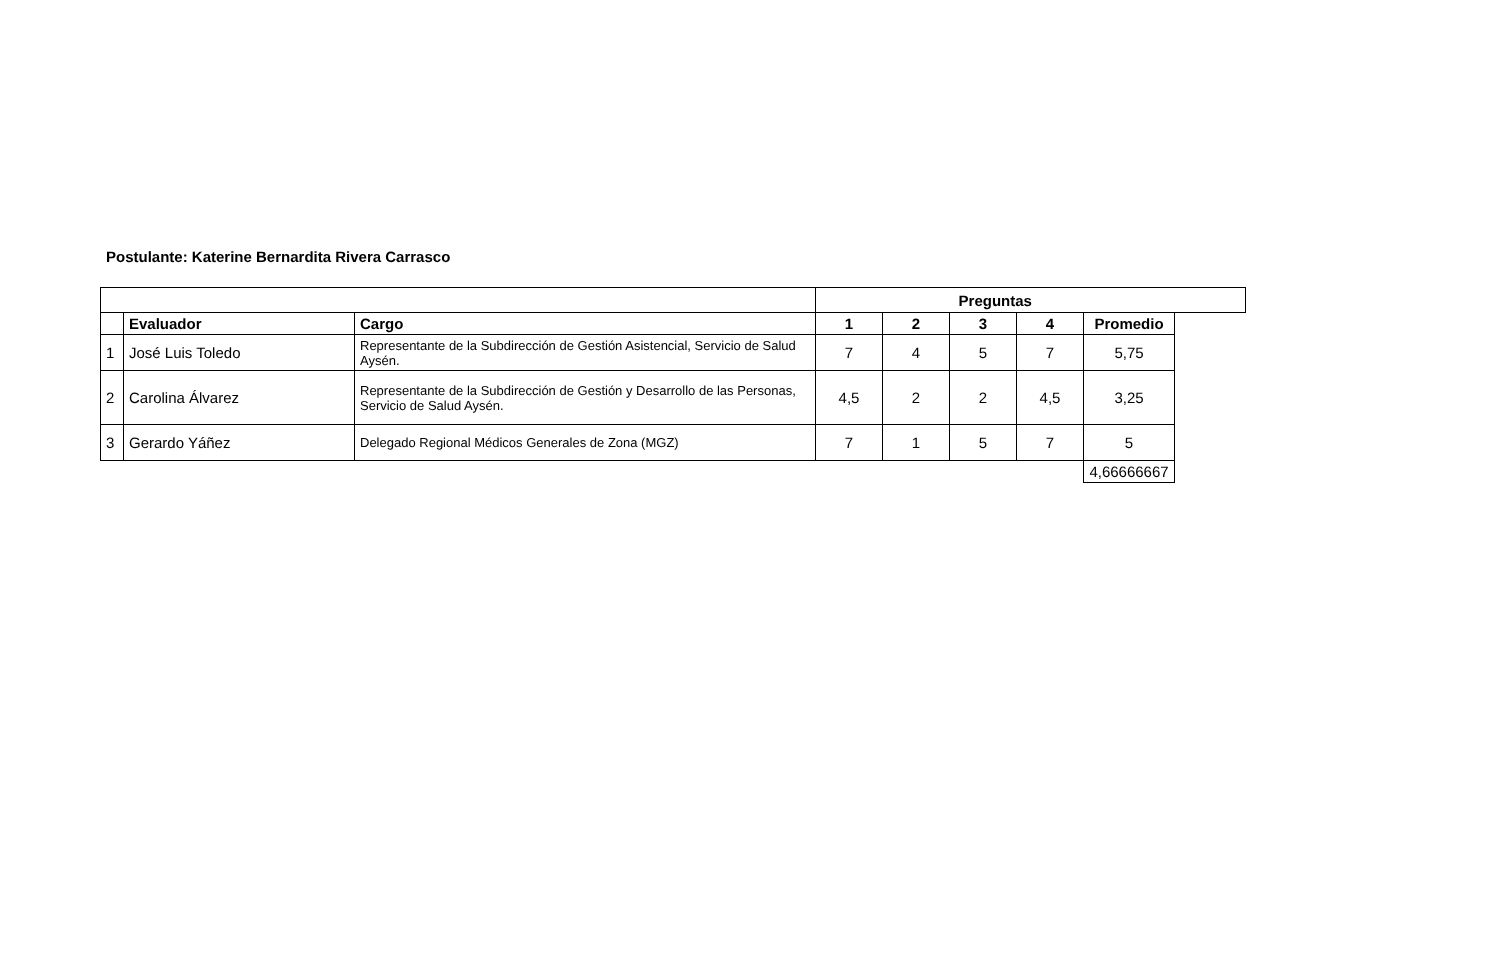Postulante: Katerine Bernardita Rivera Carrasco
| | | | Preguntas | | | | | |
| --- | --- | --- | --- | --- | --- | --- | --- | --- |
| | Evaluador | Cargo | 1 | 2 | 3 | 4 | Promedio | |
| 1 | José Luis Toledo | Representante de la Subdirección de Gestión Asistencial, Servicio de Salud Aysén. | 7 | 4 | 5 | 7 | 5,75 | |
| 2 | Carolina Álvarez | Representante de la Subdirección de Gestión y Desarrollo de las Personas, Servicio de Salud Aysén. | 4,5 | 2 | 2 | 4,5 | 3,25 | |
| 3 | Gerardo Yáñez | Delegado Regional Médicos Generales de Zona (MGZ) | 7 | 1 | 5 | 7 | 5 | |
| | | | | | | | 4,66666667 | |